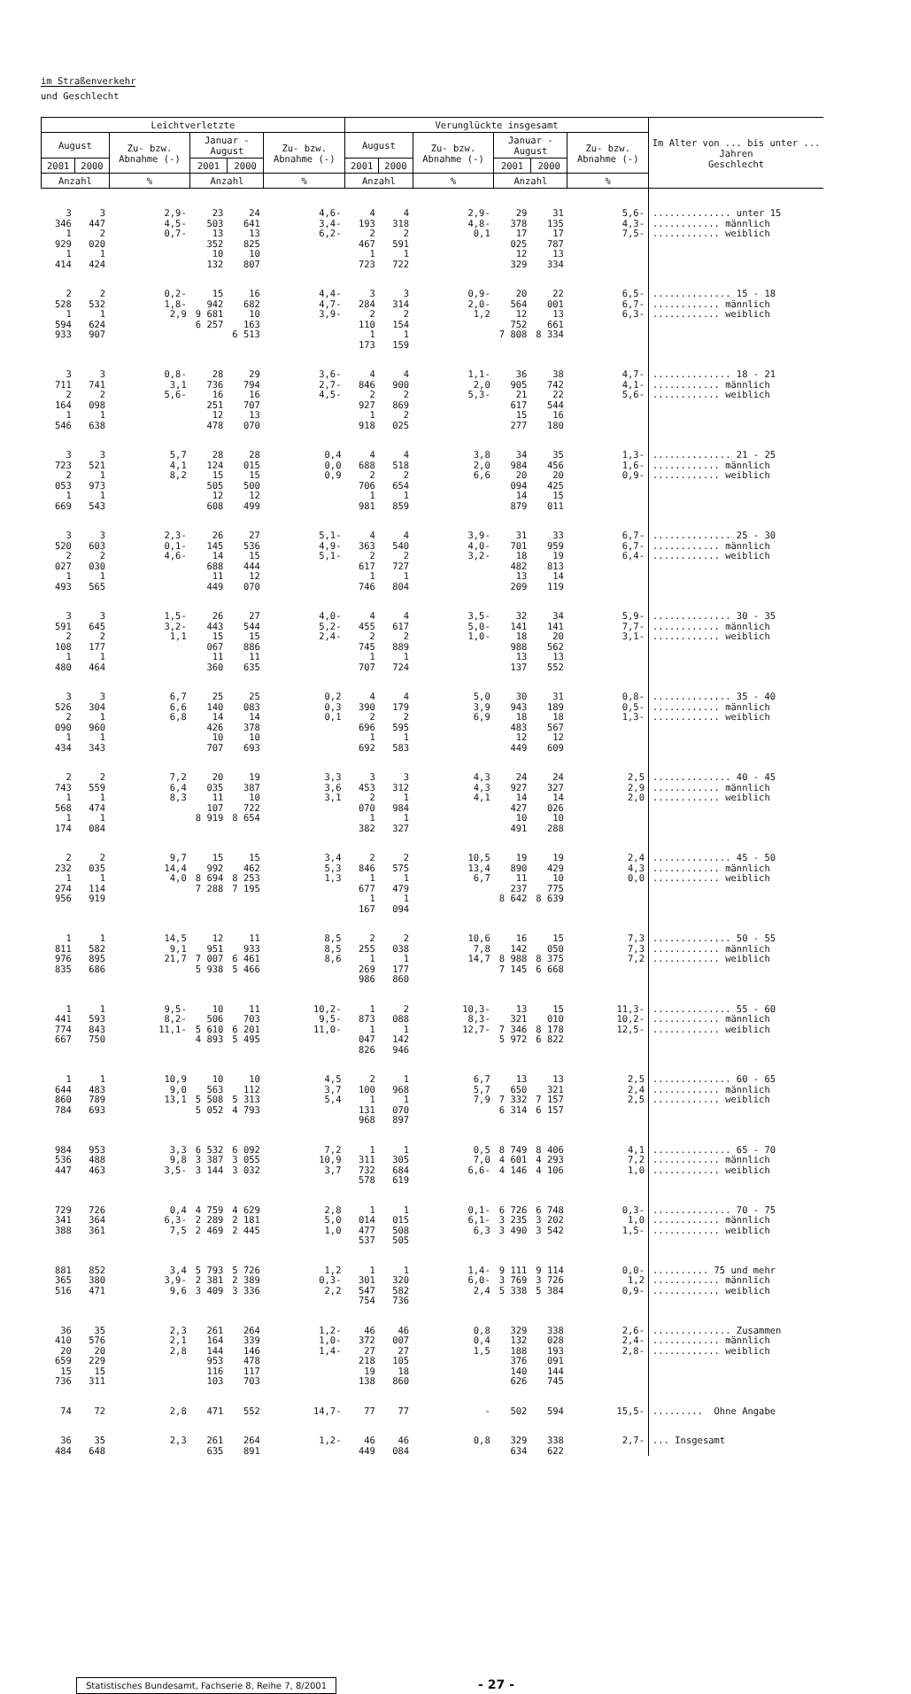im Straßenverkehr
und Geschlecht
| Leichtverletzte | | | | | | Verunglückte insgesamt | | | | | | Im Alter von ... bis unter ... Jahren Geschlecht |
| --- | --- | --- | --- | --- | --- | --- | --- | --- | --- | --- | --- | --- |
| August | | Zu- bzw. Abnahme (-) | Januar - August | | Zu- bzw. Abnahme (-) | August | | Zu- bzw. Abnahme (-) | Januar - August | | Zu- bzw. Abnahme (-) | |
| 2001 | 2000 | | 2001 | 2000 | | 2001 | 2000 | | 2001 | 2000 | | |
| Anzahl | | % | Anzahl | | % | Anzahl | | % | Anzahl | | % | |
| 3 346 1 929 1 414 | 3 447 2 020 1 424 | 2,9- 4,5- 0,7- | 23 503 13 352 10 132 | 24 641 13 825 10 807 | 4,6- 3,4- 6,2- | 4 193 2 467 1 723 | 4 318 2 591 1 722 | 2,9- 4,8- 0,1 | 29 378 17 025 12 329 | 31 135 17 787 13 334 | 5,6- 4,3- 7,5- | .............. unter 15 ............ männlich ............ weiblich |
| 2 528 1 594 933 | 2 532 1 624 907 | 0,2- 1,8- 2,9 | 15 942 9 681 6 257 | 16 682 10 163 6 513 | 4,4- 4,7- 3,9- | 3 284 2 110 1 173 | 3 314 2 154 1 159 | 0,9- 2,0- 1,2 | 20 564 12 752 7 808 | 22 001 13 661 8 334 | 6,5- 6,7- 6,3- | .............. 15 - 18 ............ männlich ............ weiblich |
| 3 711 2 164 1 546 | 3 741 2 098 1 638 | 0,8- 3,1 5,6- | 28 736 16 251 12 478 | 29 794 16 707 13 070 | 3,6- 2,7- 4,5- | 4 846 2 927 1 918 | 4 900 2 869 2 025 | 1,1- 2,0 5,3- | 36 905 21 617 15 277 | 38 742 22 544 16 180 | 4,7- 4,1- 5,6- | .............. 18 - 21 ............ männlich ............ weiblich |
| 3 723 2 053 1 669 | 3 521 1 973 1 543 | 5,7 4,1 8,2 | 28 124 15 505 12 608 | 28 015 15 500 12 499 | 0,4 0,0 0,9 | 4 688 2 706 1 981 | 4 518 2 654 1 859 | 3,8 2,0 6,6 | 34 984 20 094 14 879 | 35 456 20 425 15 011 | 1,3- 1,6- 0,9- | .............. 21 - 25 ............ männlich ............ weiblich |
| 3 520 2 027 1 493 | 3 603 2 030 1 565 | 2,3- 0,1- 4,6- | 26 145 14 688 11 449 | 27 536 15 444 12 070 | 5,1- 4,9- 5,1- | 4 363 2 617 1 746 | 4 540 2 727 1 804 | 3,9- 4,0- 3,2- | 31 701 18 482 13 209 | 33 959 19 813 14 119 | 6,7- 6,7- 6,4- | .............. 25 - 30 ............ männlich ............ weiblich |
| 3 591 2 108 1 480 | 3 645 2 177 1 464 | 1,5- 3,2- 1,1 | 26 443 15 067 11 360 | 27 544 15 886 11 635 | 4,0- 5,2- 2,4- | 4 455 2 745 1 707 | 4 617 2 889 1 724 | 3,5- 5,0- 1,0- | 32 141 18 988 13 137 | 34 141 20 562 13 552 | 5,9- 7,7- 3,1- | .............. 30 - 35 ............ männlich ............ weiblich |
| 3 526 2 090 1 434 | 3 304 1 960 1 343 | 6,7 6,6 6,8 | 25 140 14 426 10 707 | 25 083 14 378 10 693 | 0,2 0,3 0,1 | 4 390 2 696 1 692 | 4 179 2 595 1 583 | 5,0 3,9 6,9 | 30 943 18 483 12 449 | 31 189 18 567 12 609 | 0,8- 0,5- 1,3- | .............. 35 - 40 ............ männlich ............ weiblich |
| 2 743 1 568 1 174 | 2 559 1 474 1 084 | 7,2 6,4 8,3 | 20 035 11 107 8 919 | 19 387 10 722 8 654 | 3,3 3,6 3,1 | 3 453 2 070 1 382 | 3 312 1 984 1 327 | 4,3 4,3 4,1 | 24 927 14 427 10 491 | 24 327 14 026 10 288 | 2,5 2,9 2,0 | .............. 40 - 45 ............ männlich ............ weiblich |
| 2 232 1 274 956 | 2 035 1 114 919 | 9,7 14,4 4,0 | 15 992 8 694 7 288 | 15 462 8 253 7 195 | 3,4 5,3 1,3 | 2 846 1 677 1 167 | 2 575 1 479 1 094 | 10,5 13,4 6,7 | 19 890 11 237 8 642 | 19 429 10 775 8 639 | 2,4 4,3 0,0 | .............. 45 - 50 ............ männlich ............ weiblich |
| 1 811 976 835 | 1 582 895 686 | 14,5 9,1 21,7 | 12 951 7 007 5 938 | 11 933 6 461 5 466 | 8,5 8,5 8,6 | 2 255 1 269 986 | 2 038 1 177 860 | 10,6 7,8 14,7 | 16 142 8 988 7 145 | 15 050 8 375 6 668 | 7,3 7,3 7,2 | .............. 50 - 55 ............ männlich ............ weiblich |
| 1 441 774 667 | 1 593 843 750 | 9,5- 8,2- 11,1- | 10 506 5 610 4 893 | 11 703 6 201 5 495 | 10,2- 9,5- 11,0- | 1 873 1 047 826 | 2 088 1 142 946 | 10,3- 8,3- 12,7- | 13 321 7 346 5 972 | 15 010 8 178 6 822 | 11,3- 10,2- 12,5- | .............. 55 - 60 ............ männlich ............ weiblich |
| 1 644 860 784 | 1 483 789 693 | 10,9 9,0 13,1 | 10 563 5 508 5 052 | 10 112 5 313 4 793 | 4,5 3,7 5,4 | 2 100 1 131 968 | 1 968 1 070 897 | 6,7 5,7 7,9 | 13 650 7 332 6 314 | 13 321 7 157 6 157 | 2,5 2,4 2,5 | .............. 60 - 65 ............ männlich ............ weiblich |
| 984 536 447 | 953 488 463 | 3,3 9,8 3,5- | 6 532 3 387 3 144 | 6 092 3 055 3 032 | 7,2 10,9 3,7 | 1 311 732 578 | 1 305 684 619 | 0,5 7,0 6,6- | 8 749 4 601 4 146 | 8 406 4 293 4 106 | 4,1 7,2 1,0 | .............. 65 - 70 ............ männlich ............ weiblich |
| 729 341 388 | 726 364 361 | 0,4 6,3- 7,5 | 4 759 2 289 2 469 | 4 629 2 181 2 445 | 2,8 5,0 1,0 | 1 014 477 537 | 1 015 508 505 | 0,1- 6,1- 6,3 | 6 726 3 235 3 490 | 6 748 3 202 3 542 | 0,3- 1,0 1,5- | .............. 70 - 75 ............ männlich ............ weiblich |
| 881 365 516 | 852 380 471 | 3,4 3,9- 9,6 | 5 793 2 381 3 409 | 5 726 2 389 3 336 | 1,2 0,3- 2,2 | 1 301 547 754 | 1 320 582 736 | 1,4- 6,0- 2,4 | 9 111 3 769 5 338 | 9 114 3 726 5 384 | 0,0- 1,2 0,9- | .......... 75 und mehr ............ männlich ............ weiblich |
| 36 410 20 659 15 736 | 35 576 20 229 15 311 | 2,3 2,1 2,8 | 261 164 144 953 116 103 | 264 339 146 478 117 703 | 1,2- 1,0- 1,4- | 46 372 27 218 19 138 | 46 007 27 105 18 860 | 0,8 0,4 1,5 | 329 132 188 376 140 626 | 338 028 193 091 144 745 | 2,6- 2,4- 2,8- | .............. Zusammen ............ männlich ............ weiblich |
| 74 | 72 | 2,8 | 471 | 552 | 14,7- | 77 | 77 | - | 502 | 594 | 15,5- | ......... Ohne Angabe |
| 36 484 | 35 648 | 2,3 | 261 635 | 264 891 | 1,2- | 46 449 | 46 084 | 0,8 | 329 634 | 338 622 | 2,7- | ... Insgesamt |
Statistisches Bundesamt, Fachserie 8, Reihe 7, 8/2001
- 27 -